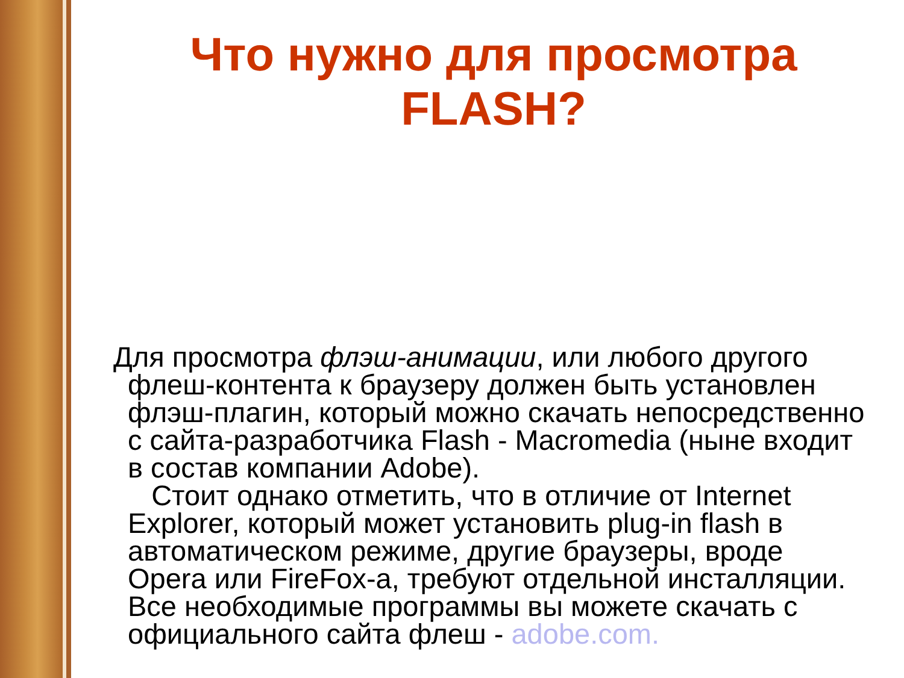Что нужно для просмотра
FLASH?
Для просмотра флэш-анимации, или любого другого флеш-контента к браузеру должен быть установлен флэш-плагин, который можно скачать непосредственно с сайта-разработчика Flash - Macromedia (ныне входит в состав компании Adobe).
Стоит однако отметить, что в отличие от Internet Explorer, который может установить plug-in flash в автоматическом режиме, другие браузеры, вроде Opera или FireFox-a, требуют отдельной инсталляции. Все необходимые программы вы можете скачать с официального сайта флеш - adobe.com.